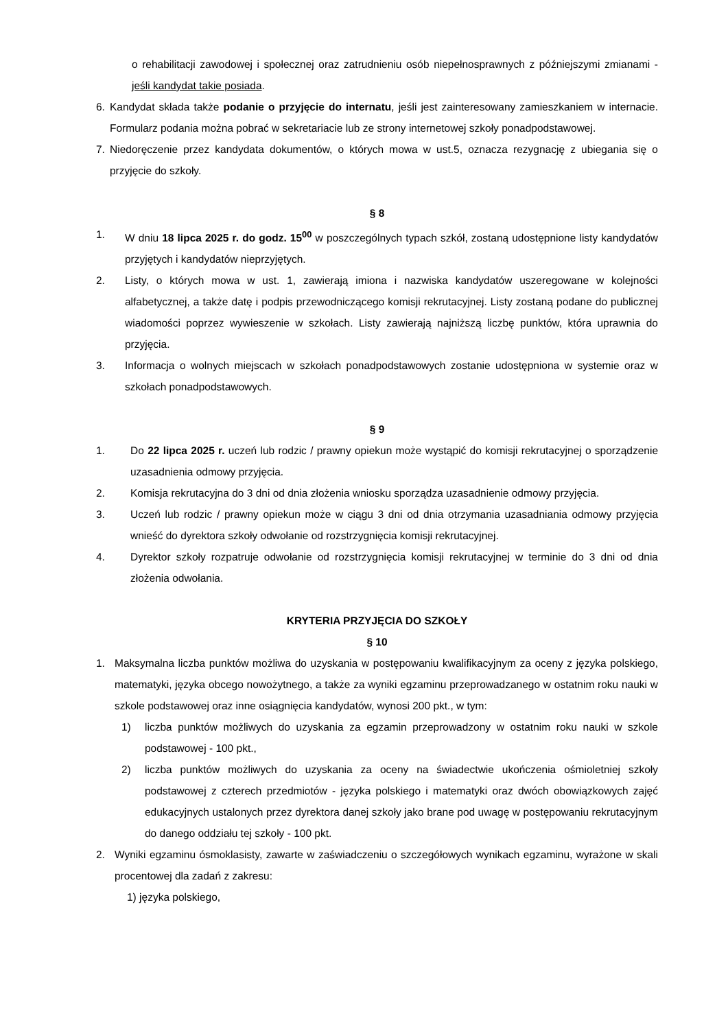o rehabilitacji zawodowej i społecznej oraz zatrudnieniu osób niepełnosprawnych z późniejszymi zmianami - jeśli kandydat takie posiada.
6. Kandydat składa także podanie o przyjęcie do internatu, jeśli jest zainteresowany zamieszkaniem w internacie. Formularz podania można pobrać w sekretariacie lub ze strony internetowej szkoły ponadpodstawowej.
7. Niedoręczenie przez kandydata dokumentów, o których mowa w ust.5, oznacza rezygnację z ubiegania się o przyjęcie do szkoły.
§ 8
1. W dniu 18 lipca 2025 r. do godz. 15<sup>00</sup> w poszczególnych typach szkół, zostaną udostępnione listy kandydatów przyjętych i kandydatów nieprzyjętych.
2. Listy, o których mowa w ust. 1, zawierają imiona i nazwiska kandydatów uszeregowane w kolejności alfabetycznej, a także datę i podpis przewodniczącego komisji rekrutacyjnej. Listy zostaną podane do publicznej wiadomości poprzez wywieszenie w szkołach. Listy zawierają najniższą liczbę punktów, która uprawnia do przyjęcia.
3. Informacja o wolnych miejscach w szkołach ponadpodstawowych zostanie udostępniona w systemie oraz w szkołach ponadpodstawowych.
§ 9
1. Do 22 lipca 2025 r. uczeń lub rodzic / prawny opiekun może wystąpić do komisji rekrutacyjnej o sporządzenie uzasadnienia odmowy przyjęcia.
2. Komisja rekrutacyjna do 3 dni od dnia złożenia wniosku sporządza uzasadnienie odmowy przyjęcia.
3. Uczeń lub rodzic / prawny opiekun może w ciągu 3 dni od dnia otrzymania uzasadniania odmowy przyjęcia wnieść do dyrektora szkoły odwołanie od rozstrzygnięcia komisji rekrutacyjnej.
4. Dyrektor szkoły rozpatruje odwołanie od rozstrzygnięcia komisji rekrutacyjnej w terminie do 3 dni od dnia złożenia odwołania.
KRYTERIA PRZYJĘCIA DO SZKOŁY
§ 10
1. Maksymalna liczba punktów możliwa do uzyskania w postępowaniu kwalifikacyjnym za oceny z języka polskiego, matematyki, języka obcego nowożytnego, a także za wyniki egzaminu przeprowadzanego w ostatnim roku nauki w szkole podstawowej oraz inne osiągnięcia kandydatów, wynosi 200 pkt., w tym:
1) liczba punktów możliwych do uzyskania za egzamin przeprowadzony w ostatnim roku nauki w szkole podstawowej - 100 pkt.,
2) liczba punktów możliwych do uzyskania za oceny na świadectwie ukończenia ośmioletniej szkoły podstawowej z czterech przedmiotów - języka polskiego i matematyki oraz dwóch obowiązkowych zajęć edukacyjnych ustalonych przez dyrektora danej szkoły jako brane pod uwagę w postępowaniu rekrutacyjnym do danego oddziału tej szkoły - 100 pkt.
2. Wyniki egzaminu ósmoklasisty, zawarte w zaświadczeniu o szczegółowych wynikach egzaminu, wyrażone w skali procentowej dla zadań z zakresu:
1) języka polskiego,